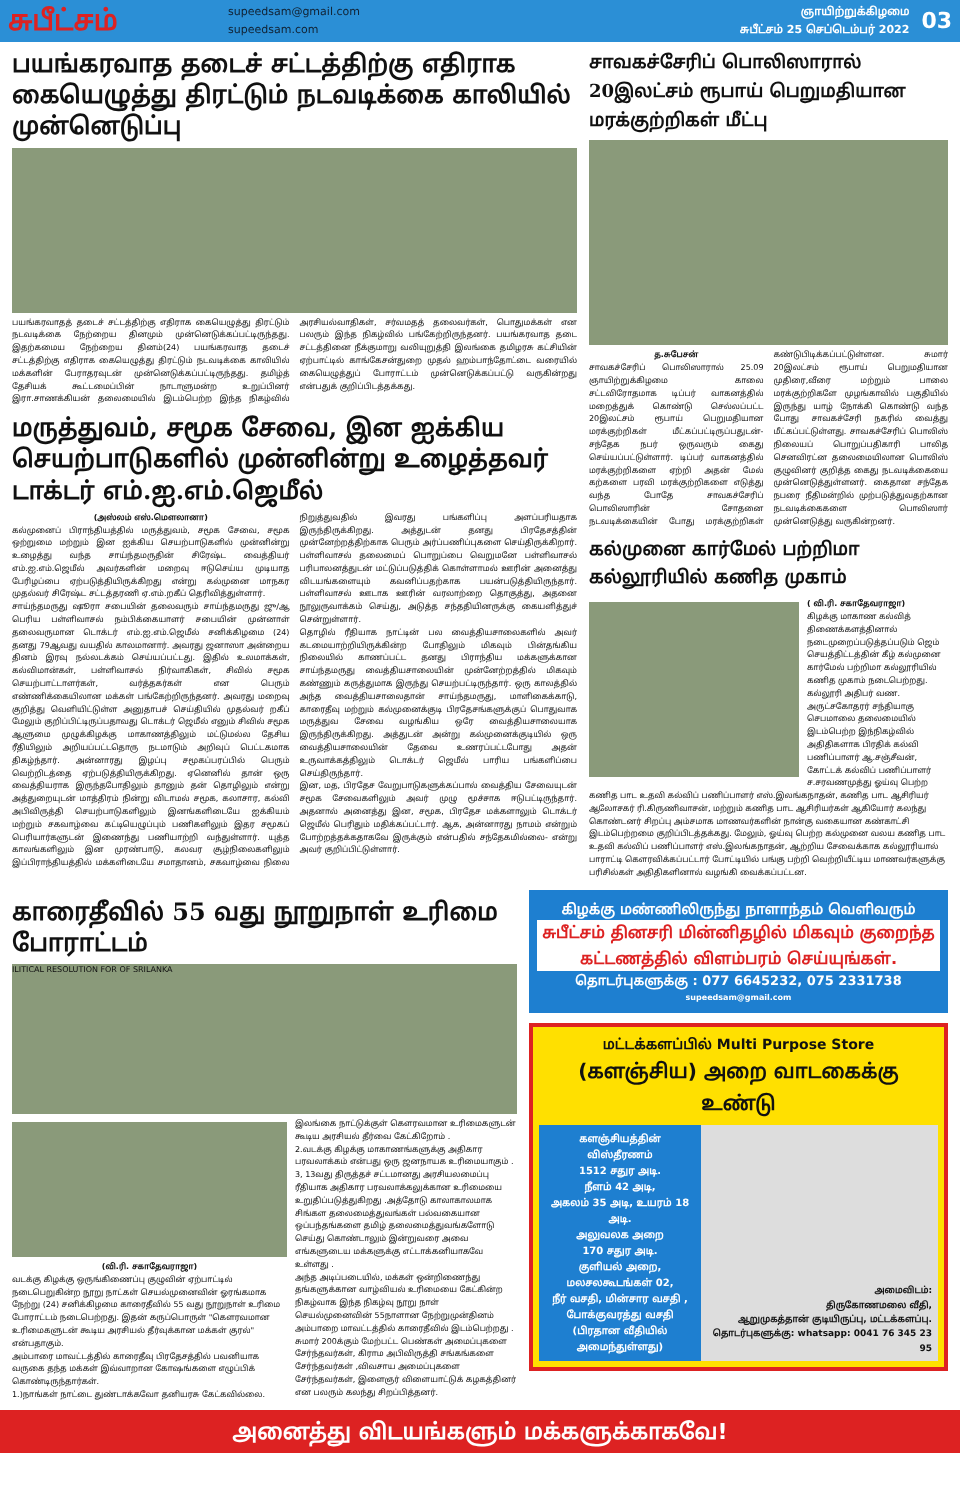சுபீட்சம்
supeedsam@gmail.com
supeedsam.com
ஞாயிற்றுக்கிழமை
சுபீட்சம் 25 செப்டெம்பர் 2022
03
பயங்கரவாத தடைச் சட்டத்திற்கு எதிராக கையெழுத்து திரட்டும் நடவடிக்கை காலியில் முன்னெடுப்பு
பயங்கரவாதத் தடைச் சட்டத்திற்கு எதிராக கையெழுத்து திரட்டும் நடவடிக்கை நேற்றைய தினமும் முன்னெடுக்கப்பட்டிருந்தது. இதற்கமைய நேற்றைய தினம்(24) பயங்கரவாத தடைச் சட்டத்திற்கு எதிராக கையெழுத்து திரட்டும் நடவடிக்கை காலியில் மக்களின் பேராதரவுடன் முன்னெடுக்கப்பட்டிருந்தது. தமிழ்த் தேசியக் கூட்டமைப்பின் நாடாளுமன்ற உறுப்பினர் இரா.சாணக்கியன் தலைமையில் இடம்பெற்ற இந்த நிகழ்வில் அரசியல்வாதிகள், சர்வமதத் தலைவர்கள், பொதுமக்கள் என பலரும் இந்த நிகழ்வில் பங்கேற்றிருந்தனர். பயங்கரவாத தடை சட்டத்தினை நீக்குமாறு வலியுறுத்தி இலங்கை தமிழரசு கட்சியின் ஏற்பாட்டில் காங்கேசன்துறை முதல் ஹம்பாந்தோட்டை வரையில் கையெழுத்துப் போராட்டம் முன்னெடுக்கப்பட்டு வருகின்றது என்பதுக் குறிப்பிடத்தக்கது.
மருத்துவம், சமூக சேவை, இன ஐக்கிய செயற்பாடுகளில் முன்னின்று உழைத்தவர் டாக்டர் எம்.ஐ.எம்.ஜெமீல்
(அஸ்லம் எஸ்.மௌலானா)
கல்முனைப் பிராந்தியத்தில் மருத்துவம், சமூக சேவை, சமூக ஒற்றுமை மற்றும் இன ஐக்கிய செயற்பாடுகளில் முன்னின்று உழைத்து வந்த சாய்ந்தமருதின் சிரேஷ்ட வைத்தியர் எம்.ஐ.எம்.ஜெமீல் அவர்களின் மறைவு ஈடுசெய்ய முடியாத பேரிழப்பை ஏற்படுத்தியிருக்கிறது என்று கல்முனை மாநகர முதல்வர் சிரேஷ்ட சட்டத்தரணி ஏ.எம்.றகீப் தெரிவித்துள்ளார்.
சாய்ந்தமருது ஷூரா சபையின் தலைவரும் சாய்ந்தமருது ஜு/ஆ பெரிய பள்ளிவாசல் நம்பிக்கையாளர் சபையின் முன்னாள் தலைவருமான டொக்டர் எம்.ஐ.எம்.ஜெமீல் சனிக்கிழமை (24) தனது 79ஆவது வயதில் காலமானார். அவரது ஜனாஸா அன்றைய தினம் இரவு நல்லடக்கம் செய்யப்பட்டது. இதில் உலமாக்கள், கல்விமான்கள், பள்ளிவாசல் நிர்வாகிகள், சிவில் சமூக செயற்பாட்டாளர்கள், வர்த்தகர்கள் என பெரும் எண்ணிக்கையிலான மக்கள் பங்கேற்றிருந்தனர். அவரது மறைவு குறித்து வெளியிட்டுள்ள அனுதாபச் செய்தியில் முதல்வர் றகீப் மேலும் குறிப்பிட்டிருப்பதாவது டொக்டர் ஜெமீல் எனும் சிவில் சமூக ஆளுமை முழுக்கிழக்கு மாகாணத்திலும் மட்டுமல்ல தேசிய ரீதியிலும் அறியப்பட்டதொரு நடமாடும் அறிவுப் பெட்டகமாக திகழ்ந்தார். அன்னாரது இழப்பு சமூகப்பரப்பில் பெரும் வெற்றிடத்தை ஏற்படுத்தியிருக்கிறது. ஏனெனில் தான் ஒரு வைத்தியராக இருந்தபோதிலும் தானும் தன் தொழிலும் என்று அத்துறையுடன் மாத்திரம் நின்று விடாமல் சமூக, கலாசார, கல்வி அபிவிருத்தி செயற்பாடுகளிலும் இனங்களிடையே ஐக்கியம் மற்றும் சகவாழ்வை கட்டியெழுப்பும் பணிகளிலும் இதர சமூகப் பெரியார்களுடன் இணைந்து பணியாற்றி வந்துள்ளார். யுத்த காலங்களிலும் இன முரண்பாடு, கலவர சூழ்நிலைகளிலும் இப்பிராந்தியத்தில் மக்களிடையே சமாதானம், சகவாழ்வை நிலை நிறுத்துவதில் இவரது பங்களிப்பு அளப்பரியதாக இருந்திருக்கிறது. அத்துடன் தனது பிரதேசத்தின் முன்னேற்றத்திற்காக பெரும் அர்ப்பணிப்புகளை செய்திருக்கிறார். பள்ளிவாசல் தலைமைப் பொறுப்பை வெறுமனே பள்ளிவாசல் பரிபாலனத்துடன் மட்டுப்படுத்திக் கொள்ளாமல் ஊரின் அனைத்து விடயங்களையும் கவனிப்பதற்காக பயன்படுத்தியிருந்தார். பள்ளிவாசல் ஊடாக ஊரின் வரலாற்றை தொகுத்து, அதனை நூலுருவாக்கம் செய்து, அடுத்த சந்ததியினருக்கு கையளித்துச் சென்றுள்ளார்.
தொழில் ரீதியாக நாட்டின் பல வைத்தியசாலைகளில் அவர் கடமையாற்றியிருக்கின்ற போதிலும் மிகவும் பின்தங்கிய நிலையில் காணப்பட்ட தனது பிராந்திய மக்களுக்கான சாய்ந்தமருது வைத்தியசாலையின் முன்னேற்றத்தில் மிகவும் கண்ணும் கருத்துமாக இருந்து செயற்பட்டிருந்தார். ஒரு காலத்தில் அந்த வைத்தியசாலைதான் சாய்ந்தமருது, மாளிகைக்காடு, காரைதீவு மற்றும் கல்முனைக்குடி பிரதேசங்களுக்குப் பொதுவாக மருத்துவ சேவை வழங்கிய ஒரே வைத்தியசாலையாக இருந்திருக்கிறது. அத்துடன் அன்று கல்முனைக்குடியில் ஒரு வைத்தியசாலையின் தேவை உணரப்பட்டபோது அதன் உருவாக்கத்திலும் டொக்டர் ஜெமீல் பாரிய பங்களிப்பை செய்திருந்தார்.
இன, மத, பிரதேச வேறுபாடுகளுக்கப்பால் வைத்திய சேவையுடன் சமூக சேவைகளிலும் அவர் முழு மூச்சாக ஈடுபட்டிருந்தார். அதனால் அனைத்து இன, சமூக, பிரதேச மக்களாலும் டொக்டர் ஜெமீல் பெரிதும் மதிக்கப்பட்டார். ஆக, அன்னாரது நாமம் என்றும் போற்றத்தக்கதாகவே இருக்கும் என்பதில் சந்தேகமில்லை- என்று அவர் குறிப்பிட்டுள்ளார்.
சாவகச்சேரிப் பொலிஸாரால் 20இலட்சம் ரூபாய் பெறுமதியான மரக்குற்றிகள் மீட்பு
த.சுபேசன்
சாவகச்சேரிப் பொலிஸாரால் 25.09 ஞாயிற்றுக்கிழமை காலை சட்டவிரோதமாக டிப்பர் வாகனத்தில் மறைத்துக் கொண்டு செல்லப்பட்ட 20இலட்சம் ரூபாய் பெறுமதியான மரக்குற்றிகள் மீட்கப்பட்டிருப்பதுடன்-சந்தேக நபர் ஒருவரும் கைது செய்யப்பட்டுள்ளார். டிப்பர் வாகனத்தில் மரக்குற்றிகளை ஏற்றி அதன் மேல் கற்களை பரவி மரக்குற்றிகளை எடுத்து வந்த போதே சாவகச்சேரிப் பொலிஸாரின் சோதனை நடவடிக்கையின் போது மரக்குற்றிகள் கண்டுபிடிக்கப்பட்டுள்ளன. சுமார் 20இலட்சம் ரூபாய் பெறுமதியான முதிரை,வீரை மற்றும் பாலை மரக்குற்றிகளே முழங்காவில் பகுதியில் இருந்து யாழ் நோக்கி கொண்டு வந்த போது சாவகச்சேரி நகரில் வைத்து மீட்கப்பட்டுள்ளது. சாவகச்சேரிப் பொலிஸ் நிலையப் பொறுப்பதிகாரி பாலித செனவிரட்ன தலைமையிலான பொலிஸ் குழுவினர் குறித்த கைது நடவடிக்கையை முன்னெடுத்துள்ளனர். கைதான சந்தேக நபரை நீதிமன்றில் முற்படுத்துவதற்கான நடவடிக்கைகளை பொலிஸார் முன்னெடுத்து வருகின்றனர்.
கல்முனை கார்மேல் பற்றிமா கல்லூரியில் கணித முகாம்
( வி.ரி. சகாதேவராஜா)
கிழக்கு மாகாண கல்வித் திணைக்களத்தினால் நடைமுறைப்படுத்தப்படும் ஜெம் செயத்திட்டத்தின் கீழ் கல்முனை கார்மேல் பற்றிமா கல்லூரியில் கணித முகாம் நடைபெற்றது. கல்லூரி அதிபர் வண. அருட்சகோதரர் சந்தியாகு செபமாலை தலைமையில் இடம்பெற்ற இந்நிகழ்வில் அதிதிகளாக பிரதிக் கல்வி பணிப்பாளர் ஆ.சஞ்சீவன், கோட்டக் கல்விப் பணிப்பாளர் ச.சரவணமுத்து ஓய்வு பெற்ற கணித பாட உதவி கல்விப் பணிப்பாளர் எஸ்.இலங்கநாதன், கணித பாட ஆசிரியர் ஆலோசகர் ரி.கிருணிவாசன், மற்றும் கணித பாட ஆசிரியர்கள் ஆகியோர் கலந்து கொண்டனர் சிறப்பு அம்சமாக மாணவர்களின் நான்கு வகையான கண்காட்சி இடம்பெற்றமை குறிப்பிடத்தக்கது. மேலும், ஓய்வு பெற்ற கல்முனை வலய கணித பாட உதவி கல்விப் பணிப்பாளர் எஸ்.இலங்கநாதன், ஆற்றிய சேவைக்காக கல்லூரியால் பாராட்டி கௌரவிக்கப்பட்டார் போட்டியில் பங்கு பற்றி வெற்றியீட்டிய மாணவர்களுக்கு பரிசில்கள் அதிதிகளினால் வழங்கி வைக்கப்பட்டன.
காரைதீவில் 55 வது நூறுநாள் உரிமை போராட்டம்
ILITICAL RESOLUTION FOR OF SRILANKA
(வி.ரி. சகாதேவராஜா)
வடக்கு கிழக்கு ஒருங்கிணைப்பு குழுவின் ஏற்பாட்டில் நடைபெறுகின்ற நூறு நாட்கள் செயல்முனைவின் ஓரங்கமாக நேற்று (24) சனிக்கிழமை காரைதீவில் 55 வது நூறுநாள் உரிமை போராட்டம் நடைபெற்றது. இதன் கருப்பொருள் "கௌரவமான உரிமைகளுடன் கூடிய அரசியல் தீர்வுக்கான மக்கள் குரல்" என்பதாகும்.
அம்பாரை மாவட்டத்தில் காரைதீவு பிரதேசத்தில் பவனியாக வருகை தந்த மக்கள் இவ்வாறான கோஷங்களை எழுப்பிக் கொண்டிருந்தார்கள்.
1.)நாங்கள் நாட்டை துண்டாக்கவோ தனியரசு கேட்கவில்லை.
இலங்கை நாட்டுக்குள் கௌரவமான உரிமைகளுடன் கூடிய அரசியல் தீர்வை கேட்கிறோம் .
2.வடக்கு கிழக்கு மாகாணங்களுக்கு அதிகார பரவலாக்கம் என்பது ஒரு ஜனநாயக உரிமையாகும் .
3, 13வது திருத்தச் சட்டமானது அரசியலமைப்பு ரீதியாக அதிகார பரவலாக்கலுக்கான உரிமையை உறுதிப்படுத்துகிறது .அத்தோடு காலாகாலமாக சிங்கள தலைமைத்துவங்கள் பல்வகையான ஒப்பந்தங்களை தமிழ் தலைமைத்துவங்களோடு செய்து கொண்டாலும் இன்றுவரை அவை எங்களுடைய மக்களுக்கு எட்டாக்கனியாகவே உள்ளது .
அந்த அடிப்படையில், மக்கள் ஒன்றிணைந்து தங்களுக்கான வாழ்வியல் உரிமையை கேட்கின்ற நிகழ்வாக இந்த நிகழ்வு நூறு நாள் செயல்முனைவின் 55நாளான நேற்றுமுன்தினம் அம்பாறை மாவட்டத்தில் காரைதீவில் இடம்பெற்றது . சுமார் 200க்கும் மேற்பட்ட பெண்கள் அமைப்புகளை சேர்ந்தவர்கள், கிராம அபிவிருத்தி சங்கங்களை சேர்ந்தவர்கள் ,விவசாய அமைப்புகளை சேர்ந்தவர்கள், இளைஞர் விளையாட்டுக் கழகத்தினர் என பலரும் கலந்து சிறப்பித்தனர்.
கிழக்கு மண்ணிலிருந்து நாளாந்தம் வெளிவரும்
சுபீட்சம் தினசரி மின்னிதழில் மிகவும் குறைந்த கட்டணத்தில் விளம்பரம் செய்யுங்கள்.
தொடர்புகளுக்கு : 077 6645232, 075 2331738
supeedsam@gmail.com
மட்டக்களப்பில் Multi Purpose Store
(களஞ்சிய) அறை வாடகைக்கு உண்டு
களஞ்சியத்தின் விஸ்தீரணம்
1512 சதுர அடி.
நீளம் 42 அடி,
அகலம் 35 அடி, உயரம் 18 அடி.
அலுவலக அறை
170 சதுர அடி.
குளியல் அறை,
மலசலகூடங்கள் 02,
நீர் வசதி, மின்சார வசதி ,
போக்குவரத்து வசதி
(பிரதான வீதியில் அமைந்துள்ளது)
அமைவிடம்:
திருகோணமலை வீதி,
ஆறுமுகத்தான் குடியிருப்பு, மட்டக்களப்பு.
தொடர்புகளுக்கு: whatsapp: 0041 76 345 23 95
அனைத்து விடயங்களும் மக்களுக்காகவே!